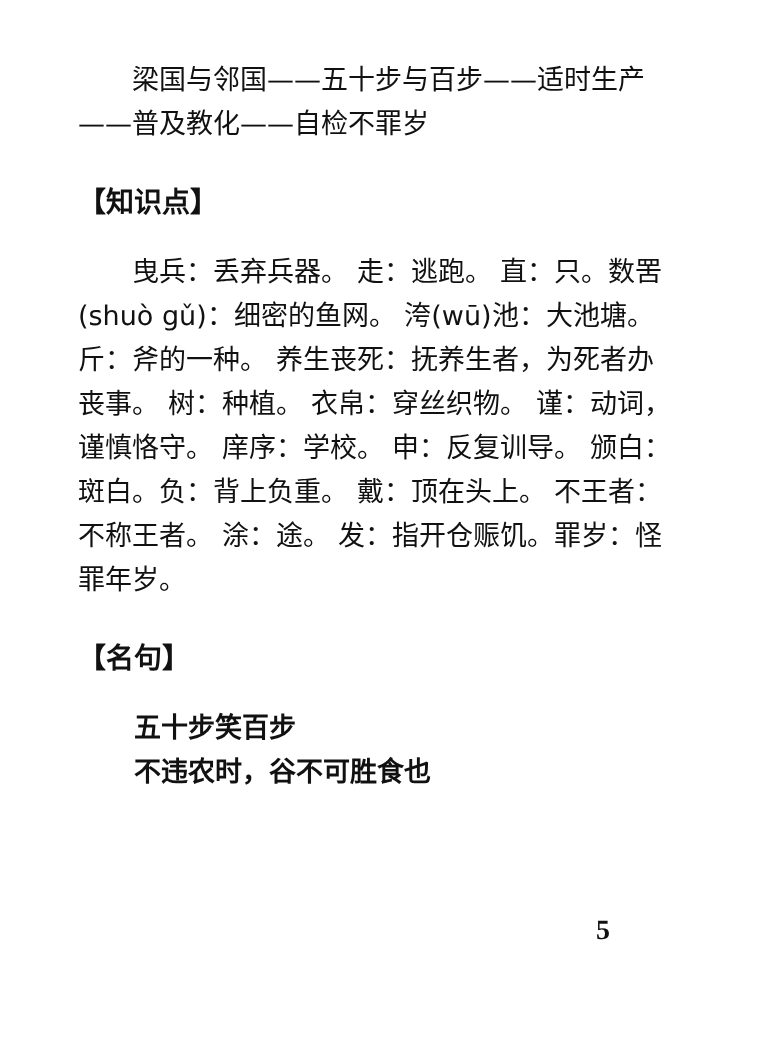梁国与邻国——五十步与百步——适时生产——普及教化——自检不罪岁
【知识点】
曳兵：丢弃兵器。 走：逃跑。 直：只。数罟(shuò gǔ)：细密的鱼网。 洿(wū)池：大池塘。 斤：斧的一种。 养生丧死：抚养生者，为死者办丧事。 树：种植。 衣帛：穿丝织物。 谨：动词，谨慎恪守。 庠序：学校。 申：反复训导。 颁白：斑白。负：背上负重。 戴：顶在头上。 不王者：不称王者。 涂：途。 发：指开仓赈饥。罪岁：怪罪年岁。
【名句】
五十步笑百步
不违农时，谷不可胜食也
5